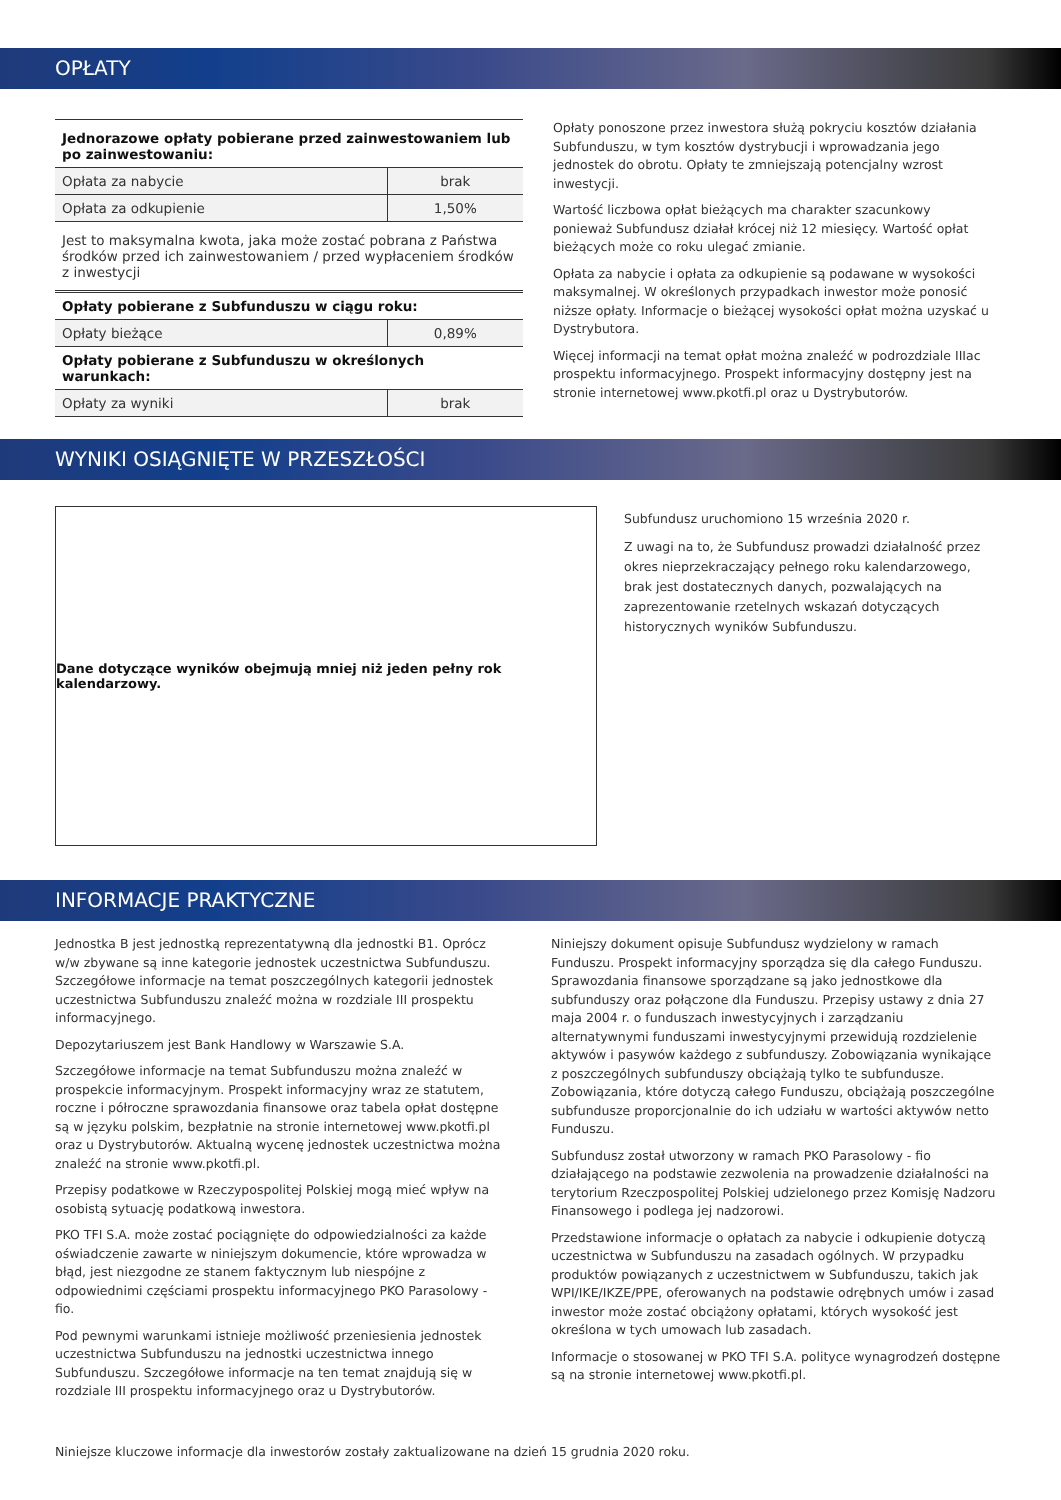OPŁATY
| Jednorazowe opłaty pobierane przed zainwestowaniem lub po zainwestowaniu: | |
| Opłata za nabycie | brak |
| Opłata za odkupienie | 1,50% |
| Jest to maksymalna kwota, jaka może zostać pobrana z Państwa środków przed ich zainwestowaniem / przed wypłaceniem środków z inwestycji | |
| Opłaty pobierane z Subfunduszu w ciągu roku: | |
| Opłaty bieżące | 0,89% |
| Opłaty pobierane z Subfunduszu w określonych warunkach: | |
| Opłaty za wyniki | brak |
Opłaty ponoszone przez inwestora służą pokryciu kosztów działania Subfunduszu, w tym kosztów dystrybucji i wprowadzania jego jednostek do obrotu. Opłaty te zmniejszają potencjalny wzrost inwestycji.
Wartość liczbowa opłat bieżących ma charakter szacunkowy ponieważ Subfundusz działał krócej niż 12 miesięcy. Wartość opłat bieżących może co roku ulegać zmianie.
Opłata za nabycie i opłata za odkupienie są podawane w wysokości maksymalnej. W określonych przypadkach inwestor może ponosić niższe opłaty. Informacje o bieżącej wysokości opłat można uzyskać u Dystrybutora.
Więcej informacji na temat opłat można znaleźć w podrozdziale IIIac prospektu informacyjnego. Prospekt informacyjny dostępny jest na stronie internetowej www.pkotfi.pl oraz u Dystrybutorów.
WYNIKI OSIĄGNIĘTE W PRZESZŁOŚCI
Dane dotyczące wyników obejmują mniej niż jeden pełny rok kalendarzowy.
Subfundusz uruchomiono 15 września 2020 r.
Z uwagi na to, że Subfundusz prowadzi działalność przez okres nieprzekraczający pełnego roku kalendarzowego, brak jest dostatecznych danych, pozwalających na zaprezentowanie rzetelnych wskazań dotyczących historycznych wyników Subfunduszu.
INFORMACJE PRAKTYCZNE
Jednostka B jest jednostką reprezentatywną dla jednostki B1. Oprócz w/w zbywane są inne kategorie jednostek uczestnictwa Subfunduszu. Szczegółowe informacje na temat poszczególnych kategorii jednostek uczestnictwa Subfunduszu znaleźć można w rozdziale III prospektu informacyjnego.
Depozytariuszem jest Bank Handlowy w Warszawie S.A.
Szczegółowe informacje na temat Subfunduszu można znaleźć w prospekcie informacyjnym. Prospekt informacyjny wraz ze statutem, roczne i półroczne sprawozdania finansowe oraz tabela opłat dostępne są w języku polskim, bezpłatnie na stronie internetowej www.pkotfi.pl oraz u Dystrybutorów. Aktualną wycenę jednostek uczestnictwa można znaleźć na stronie www.pkotfi.pl.
Przepisy podatkowe w Rzeczypospolitej Polskiej mogą mieć wpływ na osobistą sytuację podatkową inwestora.
PKO TFI S.A. może zostać pociągnięte do odpowiedzialności za każde oświadczenie zawarte w niniejszym dokumencie, które wprowadza w błąd, jest niezgodne ze stanem faktycznym lub niespójne z odpowiednimi częściami prospektu informacyjnego PKO Parasolowy - fio.
Pod pewnymi warunkami istnieje możliwość przeniesienia jednostek uczestnictwa Subfunduszu na jednostki uczestnictwa innego Subfunduszu. Szczegółowe informacje na ten temat znajdują się w rozdziale III prospektu informacyjnego oraz u Dystrybutorów.
Niniejszy dokument opisuje Subfundusz wydzielony w ramach Funduszu. Prospekt informacyjny sporządza się dla całego Funduszu. Sprawozdania finansowe sporządzane są jako jednostkowe dla subfunduszy oraz połączone dla Funduszu. Przepisy ustawy z dnia 27 maja 2004 r. o funduszach inwestycyjnych i zarządzaniu alternatywnymi funduszami inwestycyjnymi przewidują rozdzielenie aktywów i pasywów każdego z subfunduszy. Zobowiązania wynikające z poszczególnych subfunduszy obciążają tylko te subfundusze. Zobowiązania, które dotyczą całego Funduszu, obciążają poszczególne subfundusze proporcjonalnie do ich udziału w wartości aktywów netto Funduszu.
Subfundusz został utworzony w ramach PKO Parasolowy - fio działającego na podstawie zezwolenia na prowadzenie działalności na terytorium Rzeczpospolitej Polskiej udzielonego przez Komisję Nadzoru Finansowego i podlega jej nadzorowi.
Przedstawione informacje o opłatach za nabycie i odkupienie dotyczą uczestnictwa w Subfunduszu na zasadach ogólnych. W przypadku produktów powiązanych z uczestnictwem w Subfunduszu, takich jak WPI/IKE/IKZE/PPE, oferowanych na podstawie odrębnych umów i zasad inwestor może zostać obciążony opłatami, których wysokość jest określona w tych umowach lub zasadach.
Informacje o stosowanej w PKO TFI S.A. polityce wynagrodzeń dostępne są na stronie internetowej www.pkotfi.pl.
Niniejsze kluczowe informacje dla inwestorów zostały zaktualizowane na dzień 15 grudnia 2020 roku.